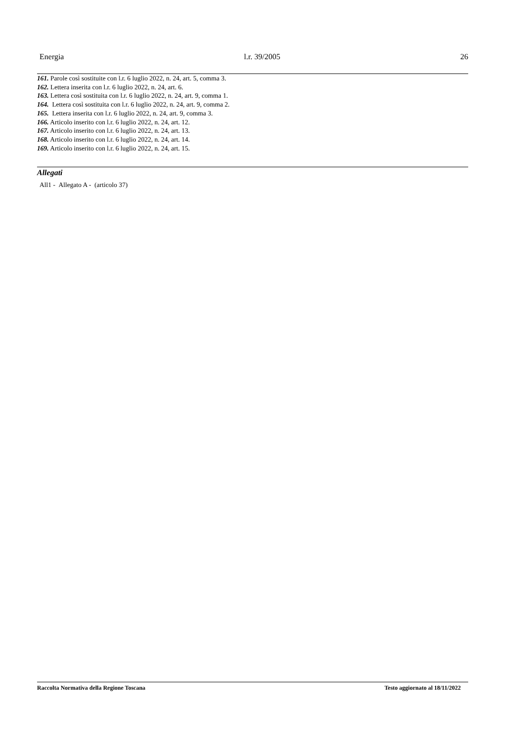Energia l.r. 39/2005 26
161. Parole così sostituite con l.r. 6 luglio 2022, n. 24, art. 5, comma 3.
162. Lettera inserita con l.r. 6 luglio 2022, n. 24, art. 6.
163. Lettera così sostituita con l.r. 6 luglio 2022, n. 24, art. 9, comma 1.
164. Lettera così sostituita con l.r. 6 luglio 2022, n. 24, art. 9, comma 2.
165. Lettera inserita con l.r. 6 luglio 2022, n. 24, art. 9, comma 3.
166. Articolo inserito con l.r. 6 luglio 2022, n. 24, art. 12.
167. Articolo inserito con l.r. 6 luglio 2022, n. 24, art. 13.
168. Articolo inserito con l.r. 6 luglio 2022, n. 24, art. 14.
169. Articolo inserito con l.r. 6 luglio 2022, n. 24, art. 15.
Allegati
All1 - Allegato A - (articolo 37)
Raccolta Normativa della Regione Toscana Testo aggiornato al 18/11/2022